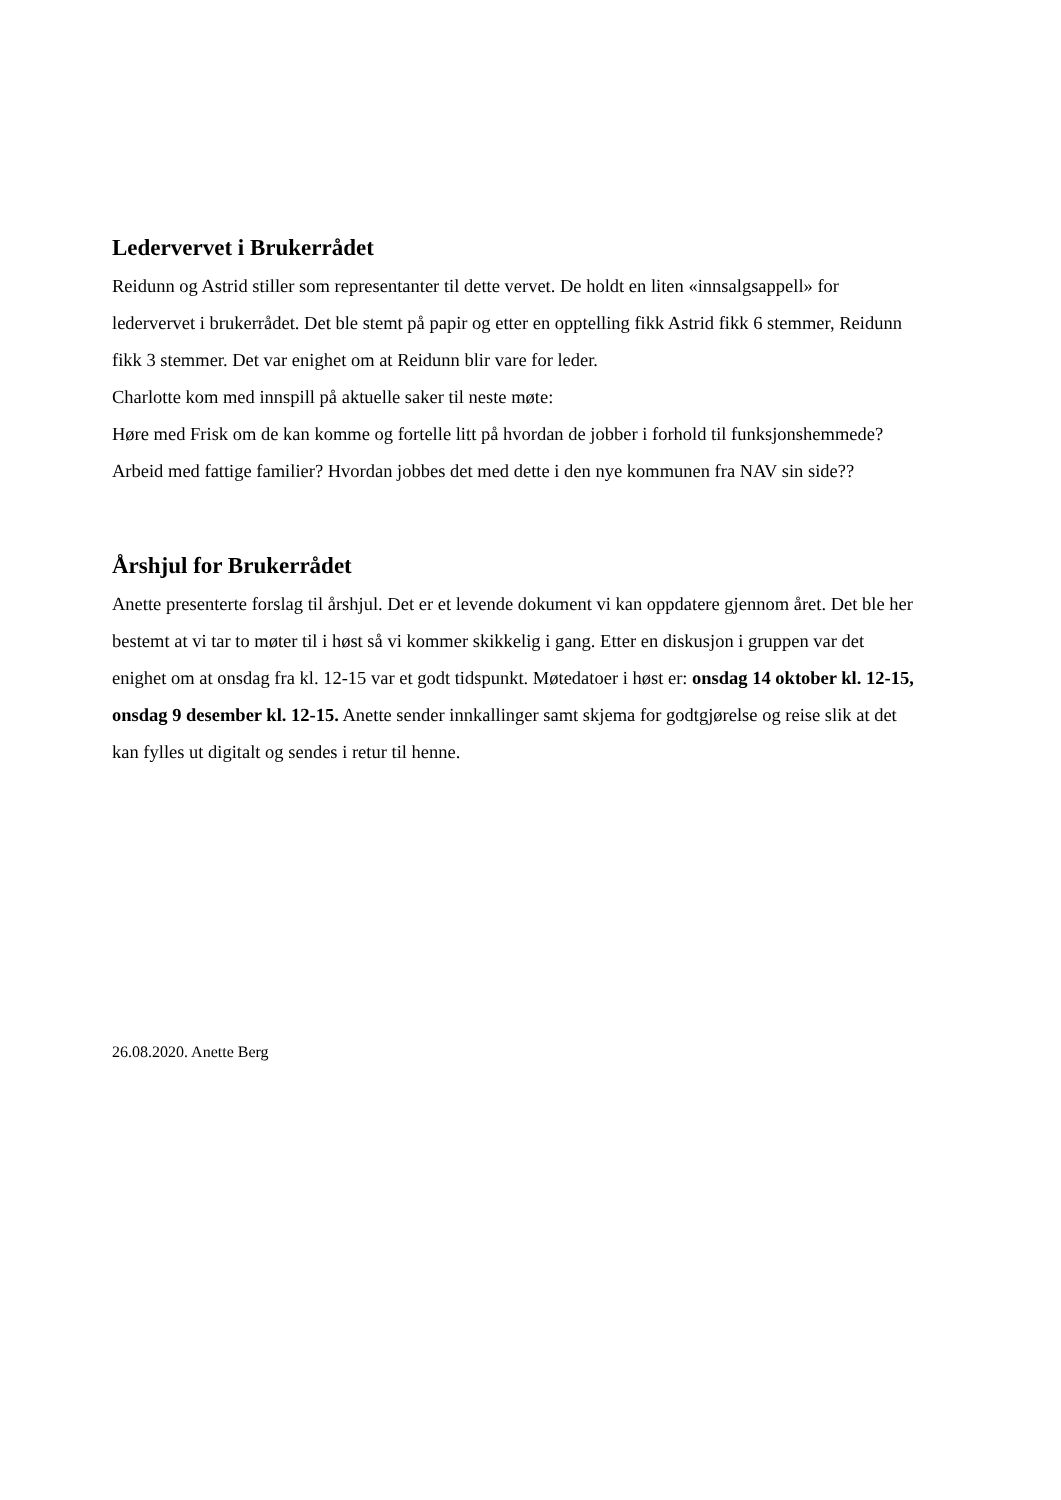Ledervervet i Brukerrådet
Reidunn og Astrid stiller som representanter til dette vervet. De holdt en liten «innsalgsappell» for ledervervet i brukerrådet. Det ble stemt på papir og etter en opptelling fikk Astrid fikk 6 stemmer, Reidunn fikk 3 stemmer. Det var enighet om at Reidunn blir vare for leder.
Charlotte kom med innspill på aktuelle saker til neste møte:
Høre med Frisk om de kan komme og fortelle litt på hvordan de jobber i forhold til funksjonshemmede?
Arbeid med fattige familier? Hvordan jobbes det med dette i den nye kommunen fra NAV sin side??
Årshjul for Brukerrådet
Anette presenterte forslag til årshjul. Det er et levende dokument vi kan oppdatere gjennom året. Det ble her bestemt at vi tar to møter til i høst så vi kommer skikkelig i gang. Etter en diskusjon i gruppen var det enighet om at onsdag fra kl. 12-15 var et godt tidspunkt. Møtedatoer i høst er: onsdag 14 oktober kl. 12-15, onsdag 9 desember kl. 12-15. Anette sender innkallinger samt skjema for godtgjørelse og reise slik at det kan fylles ut digitalt og sendes i retur til henne.
26.08.2020. Anette Berg